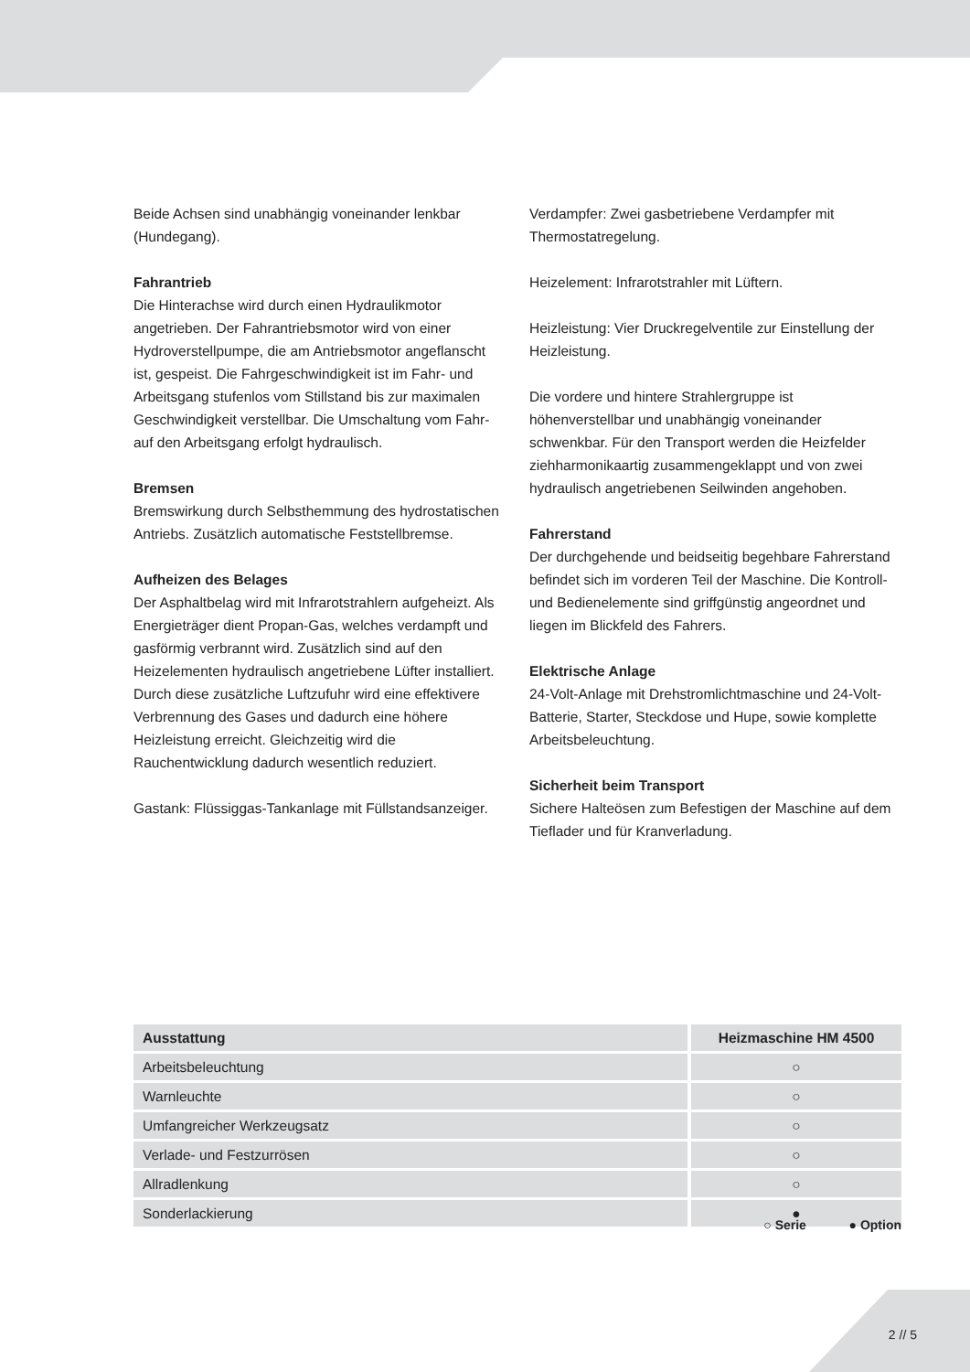Beide Achsen sind unabhängig voneinander lenkbar (Hundegang).
Fahrantrieb
Die Hinterachse wird durch einen Hydraulikmotor angetrieben. Der Fahrantriebsmotor wird von einer Hydroverstellpumpe, die am Antriebsmotor angeflanscht ist, gespeist. Die Fahrgeschwindigkeit ist im Fahr- und Arbeitsgang stufenlos vom Stillstand bis zur maximalen Geschwindigkeit verstellbar. Die Umschaltung vom Fahr- auf den Arbeitsgang erfolgt hydraulisch.
Bremsen
Bremswirkung durch Selbsthemmung des hydrostatischen Antriebs. Zusätzlich automatische Feststellbremse.
Aufheizen des Belages
Der Asphaltbelag wird mit Infrarotstrahlern aufgeheizt. Als Energieträger dient Propan-Gas, welches verdampft und gasförmig verbrannt wird. Zusätzlich sind auf den Heizelementen hydraulisch angetriebene Lüfter installiert. Durch diese zusätzliche Luftzufuhr wird eine effektivere Verbrennung des Gases und dadurch eine höhere Heizleistung erreicht. Gleichzeitig wird die Rauchentwicklung dadurch wesentlich reduziert.
Gastank: Flüssiggas-Tankanlage mit Füllstandsanzeiger.
Verdampfer: Zwei gasbetriebene Verdampfer mit Thermostatregelung.
Heizelement: Infrarotstrahler mit Lüftern.
Heizleistung: Vier Druckregelventile zur Einstellung der Heizleistung.
Die vordere und hintere Strahlergruppe ist höhenverstellbar und unabhängig voneinander schwenkbar. Für den Transport werden die Heizfelder ziehharmonikaartig zusammengeklappt und von zwei hydraulisch angetriebenen Seilwinden angehoben.
Fahrerstand
Der durchgehende und beidseitig begehbare Fahrerstand befindet sich im vorderen Teil der Maschine. Die Kontroll- und Bedienelemente sind griffgünstig angeordnet und liegen im Blickfeld des Fahrers.
Elektrische Anlage
24-Volt-Anlage mit Drehstromlichtmaschine und 24-Volt-Batterie, Starter, Steckdose und Hupe, sowie komplette Arbeitsbeleuchtung.
Sicherheit beim Transport
Sichere Halteösen zum Befestigen der Maschine auf dem Tieflader und für Kranverladung.
| Ausstattung | Heizmaschine HM 4500 |
| --- | --- |
| Arbeitsbeleuchtung | ○ |
| Warnleuchte | ○ |
| Umfangreicher Werkzeugsatz | ○ |
| Verlade- und Festzurrösen | ○ |
| Allradlenkung | ○ |
| Sonderlackierung | ● |
○ Serie ● Option
2 // 5